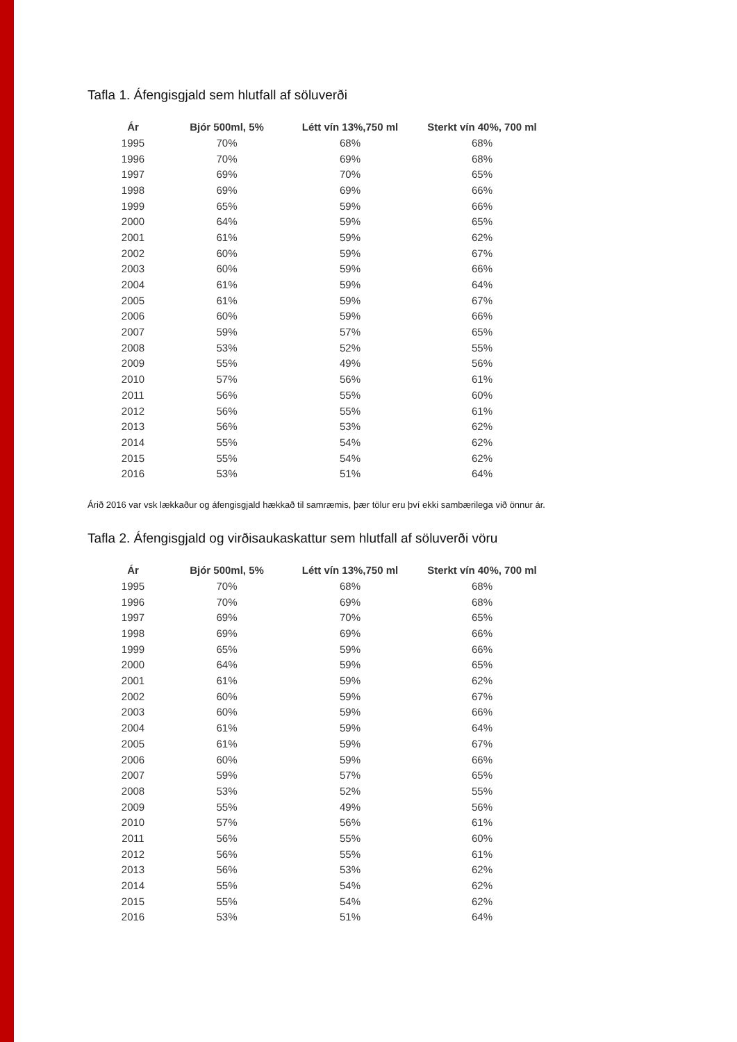Tafla 1. Áfengisgjald sem hlutfall af söluverði
| Ár | Bjór 500ml, 5% | Létt vín 13%,750 ml | Sterkt vín 40%, 700 ml |
| --- | --- | --- | --- |
| 1995 | 70% | 68% | 68% |
| 1996 | 70% | 69% | 68% |
| 1997 | 69% | 70% | 65% |
| 1998 | 69% | 69% | 66% |
| 1999 | 65% | 59% | 66% |
| 2000 | 64% | 59% | 65% |
| 2001 | 61% | 59% | 62% |
| 2002 | 60% | 59% | 67% |
| 2003 | 60% | 59% | 66% |
| 2004 | 61% | 59% | 64% |
| 2005 | 61% | 59% | 67% |
| 2006 | 60% | 59% | 66% |
| 2007 | 59% | 57% | 65% |
| 2008 | 53% | 52% | 55% |
| 2009 | 55% | 49% | 56% |
| 2010 | 57% | 56% | 61% |
| 2011 | 56% | 55% | 60% |
| 2012 | 56% | 55% | 61% |
| 2013 | 56% | 53% | 62% |
| 2014 | 55% | 54% | 62% |
| 2015 | 55% | 54% | 62% |
| 2016 | 53% | 51% | 64% |
Árið 2016 var vsk lækkaður og áfengisgjald hækkað til samræmis, þær tölur eru því ekki sambærilega við önnur ár.
Tafla 2. Áfengisgjald og virðisaukaskattur sem hlutfall af söluverði vöru
| Ár | Bjór 500ml, 5% | Létt vín 13%,750 ml | Sterkt vín 40%, 700 ml |
| --- | --- | --- | --- |
| 1995 | 70% | 68% | 68% |
| 1996 | 70% | 69% | 68% |
| 1997 | 69% | 70% | 65% |
| 1998 | 69% | 69% | 66% |
| 1999 | 65% | 59% | 66% |
| 2000 | 64% | 59% | 65% |
| 2001 | 61% | 59% | 62% |
| 2002 | 60% | 59% | 67% |
| 2003 | 60% | 59% | 66% |
| 2004 | 61% | 59% | 64% |
| 2005 | 61% | 59% | 67% |
| 2006 | 60% | 59% | 66% |
| 2007 | 59% | 57% | 65% |
| 2008 | 53% | 52% | 55% |
| 2009 | 55% | 49% | 56% |
| 2010 | 57% | 56% | 61% |
| 2011 | 56% | 55% | 60% |
| 2012 | 56% | 55% | 61% |
| 2013 | 56% | 53% | 62% |
| 2014 | 55% | 54% | 62% |
| 2015 | 55% | 54% | 62% |
| 2016 | 53% | 51% | 64% |